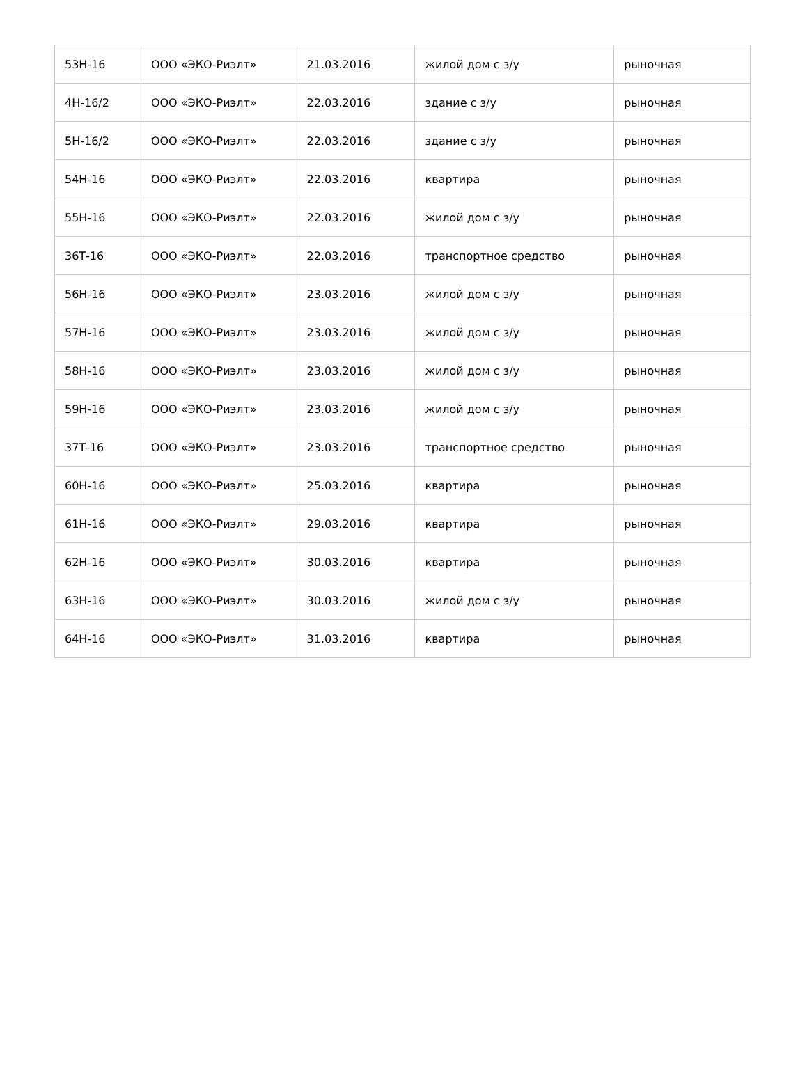| 53Н-16 | ООО «ЭКО-Риэлт» | 21.03.2016 | жилой дом с з/у | рыночная |
| 4Н-16/2 | ООО «ЭКО-Риэлт» | 22.03.2016 | здание с з/у | рыночная |
| 5Н-16/2 | ООО «ЭКО-Риэлт» | 22.03.2016 | здание с з/у | рыночная |
| 54Н-16 | ООО «ЭКО-Риэлт» | 22.03.2016 | квартира | рыночная |
| 55Н-16 | ООО «ЭКО-Риэлт» | 22.03.2016 | жилой дом с з/у | рыночная |
| 36Т-16 | ООО «ЭКО-Риэлт» | 22.03.2016 | транспортное средство | рыночная |
| 56Н-16 | ООО «ЭКО-Риэлт» | 23.03.2016 | жилой дом с з/у | рыночная |
| 57Н-16 | ООО «ЭКО-Риэлт» | 23.03.2016 | жилой дом с з/у | рыночная |
| 58Н-16 | ООО «ЭКО-Риэлт» | 23.03.2016 | жилой дом с з/у | рыночная |
| 59Н-16 | ООО «ЭКО-Риэлт» | 23.03.2016 | жилой дом с з/у | рыночная |
| 37Т-16 | ООО «ЭКО-Риэлт» | 23.03.2016 | транспортное средство | рыночная |
| 60Н-16 | ООО «ЭКО-Риэлт» | 25.03.2016 | квартира | рыночная |
| 61Н-16 | ООО «ЭКО-Риэлт» | 29.03.2016 | квартира | рыночная |
| 62Н-16 | ООО «ЭКО-Риэлт» | 30.03.2016 | квартира | рыночная |
| 63Н-16 | ООО «ЭКО-Риэлт» | 30.03.2016 | жилой дом с з/у | рыночная |
| 64Н-16 | ООО «ЭКО-Риэлт» | 31.03.2016 | квартира | рыночная |